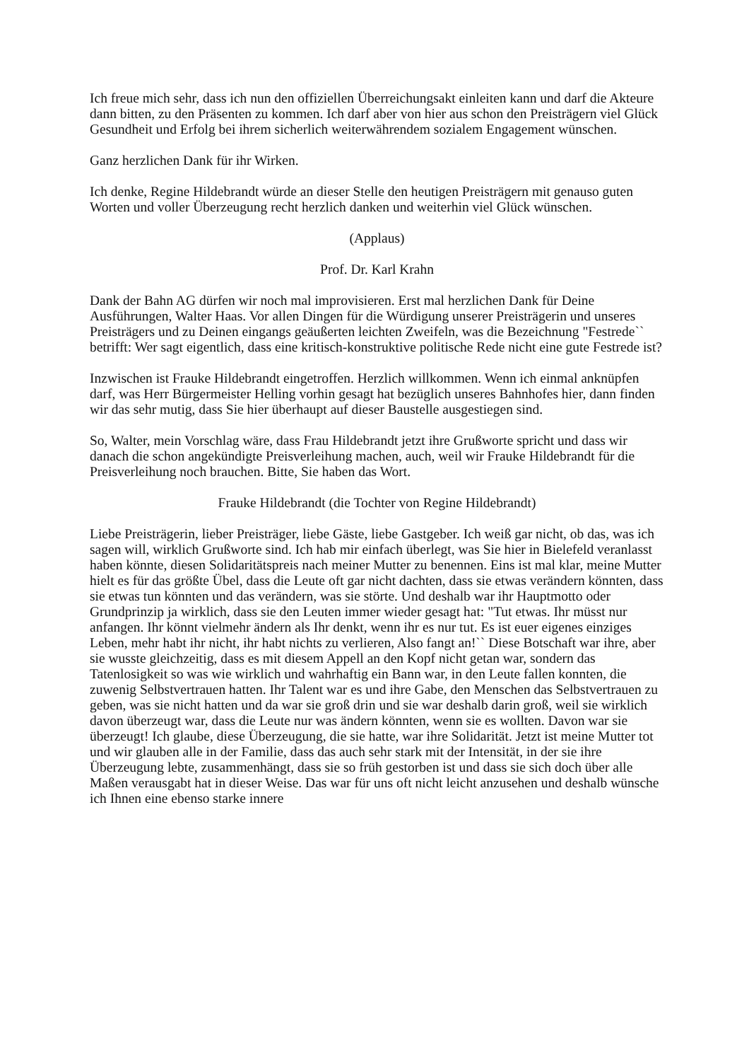Ich freue mich sehr, dass ich nun den offiziellen Überreichungsakt einleiten kann und darf die Akteure dann bitten, zu den Präsenten zu kommen. Ich darf aber von hier aus schon den Preisträgern viel Glück Gesundheit und Erfolg bei ihrem sicherlich weiterwährendem sozialem Engagement wünschen.
Ganz herzlichen Dank für ihr Wirken.
Ich denke, Regine Hildebrandt würde an dieser Stelle den heutigen Preisträgern mit genauso guten Worten und voller Überzeugung recht herzlich danken und weiterhin viel Glück wünschen.
(Applaus)
Prof. Dr. Karl Krahn
Dank der Bahn AG dürfen wir noch mal improvisieren. Erst mal herzlichen Dank für Deine Ausführungen, Walter Haas. Vor allen Dingen für die Würdigung unserer Preisträgerin und unseres Preisträgers und zu Deinen eingangs geäußerten leichten Zweifeln, was die Bezeichnung "Festrede`` betrifft: Wer sagt eigentlich, dass eine kritisch-konstruktive politische Rede nicht eine gute Festrede ist?
Inzwischen ist Frauke Hildebrandt eingetroffen. Herzlich willkommen. Wenn ich einmal anknüpfen darf, was Herr Bürgermeister Helling vorhin gesagt hat bezüglich unseres Bahnhofes hier, dann finden wir das sehr mutig, dass Sie hier überhaupt auf dieser Baustelle ausgestiegen sind.
So, Walter, mein Vorschlag wäre, dass Frau Hildebrandt jetzt ihre Grußworte spricht und dass wir danach die schon angekündigte Preisverleihung machen, auch, weil wir Frauke Hildebrandt für die Preisverleihung noch brauchen. Bitte, Sie haben das Wort.
Frauke Hildebrandt (die Tochter von Regine Hildebrandt)
Liebe Preisträgerin, lieber Preisträger, liebe Gäste, liebe Gastgeber. Ich weiß gar nicht, ob das, was ich sagen will, wirklich Grußworte sind. Ich hab mir einfach überlegt, was Sie hier in Bielefeld veranlasst haben könnte, diesen Solidaritätspreis nach meiner Mutter zu benennen. Eins ist mal klar, meine Mutter hielt es für das größte Übel, dass die Leute oft gar nicht dachten, dass sie etwas verändern könnten, dass sie etwas tun könnten und das verändern, was sie störte. Und deshalb war ihr Hauptmotto oder Grundprinzip ja wirklich, dass sie den Leuten immer wieder gesagt hat: "Tut etwas. Ihr müsst nur anfangen. Ihr könnt vielmehr ändern als Ihr denkt, wenn ihr es nur tut. Es ist euer eigenes einziges Leben, mehr habt ihr nicht, ihr habt nichts zu verlieren, Also fangt an!`` Diese Botschaft war ihre, aber sie wusste gleichzeitig, dass es mit diesem Appell an den Kopf nicht getan war, sondern das Tatenlosigkeit so was wie wirklich und wahrhaftig ein Bann war, in den Leute fallen konnten, die zuwenig Selbstvertrauen hatten. Ihr Talent war es und ihre Gabe, den Menschen das Selbstvertrauen zu geben, was sie nicht hatten und da war sie groß drin und sie war deshalb darin groß, weil sie wirklich davon überzeugt war, dass die Leute nur was ändern könnten, wenn sie es wollten. Davon war sie überzeugt! Ich glaube, diese Überzeugung, die sie hatte, war ihre Solidarität. Jetzt ist meine Mutter tot und wir glauben alle in der Familie, dass das auch sehr stark mit der Intensität, in der sie ihre Überzeugung lebte, zusammenhängt, dass sie so früh gestorben ist und dass sie sich doch über alle Maßen verausgabt hat in dieser Weise. Das war für uns oft nicht leicht anzusehen und deshalb wünsche ich Ihnen eine ebenso starke innere